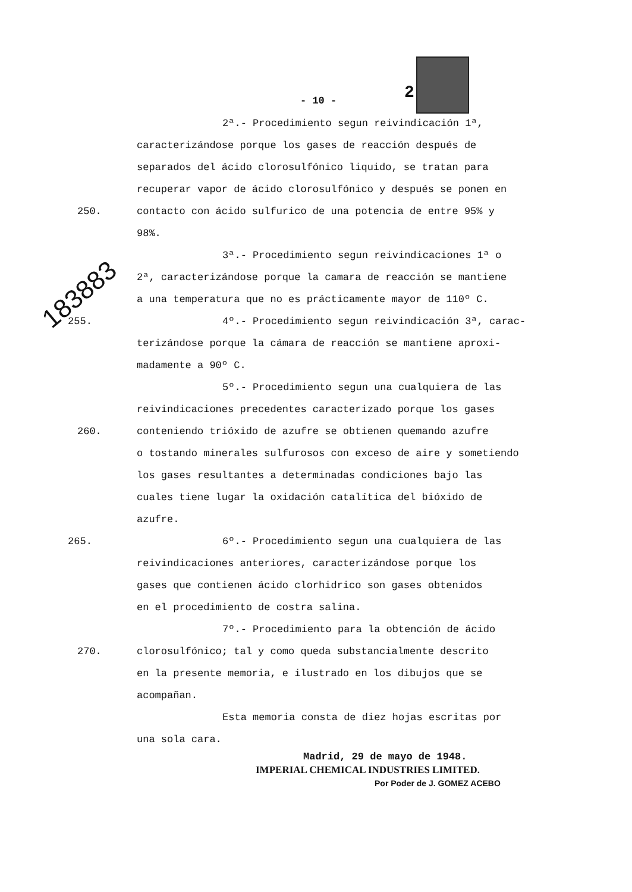2
183883
- 10 -
2ª.- Procedimiento segun reivindicación 1ª,
caracterizándose porque los gases de reacción después de
separados del ácido clorosulfónico liquido, se tratan para
recuperar vapor de ácido clorosulfónico y después se ponen en
250. contacto con ácido sulfurico de una potencia de entre 95% y
98%.
3ª.- Procedimiento segun reivindicaciones 1ª o
2ª, caracterizándose porque la camara de reacción se mantiene
a una temperatura que no es prácticamente mayor de 110º C.
255. 4º.- Procedimiento segun reivindicación 3ª, carac-
terizándose porque la cámara de reacción se mantiene aproxi-
madamente a 90º C.
5º.- Procedimiento segun una cualquiera de las
reivindicaciones precedentes caracterizado porque los gases
260. conteniendo trióxido de azufre se obtienen quemando azufre
o tostando minerales sulfurosos con exceso de aire y sometiendo
los gases resultantes a determinadas condiciones bajo las
cuales tiene lugar la oxidación catalítica del bióxido de
azufre.
265. 6º.- Procedimiento segun una cualquiera de las
reivindicaciones anteriores, caracterizándose porque los
gases que contienen ácido clorhidrico son gases obtenidos
en el procedimiento de costra salina.
7º.- Procedimiento para la obtención de ácido
270. clorosulfónico; tal y como queda substancialmente descrito
en la presente memoria, e ilustrado en los dibujos que se
acompañan.
Esta memoria consta de diez hojas escritas por
una sola cara.
Madrid, 29 de mayo de 1948.
IMPERIAL CHEMICAL INDUSTRIES LIMITED.
Por Poder de J. GOMEZ ACEBO